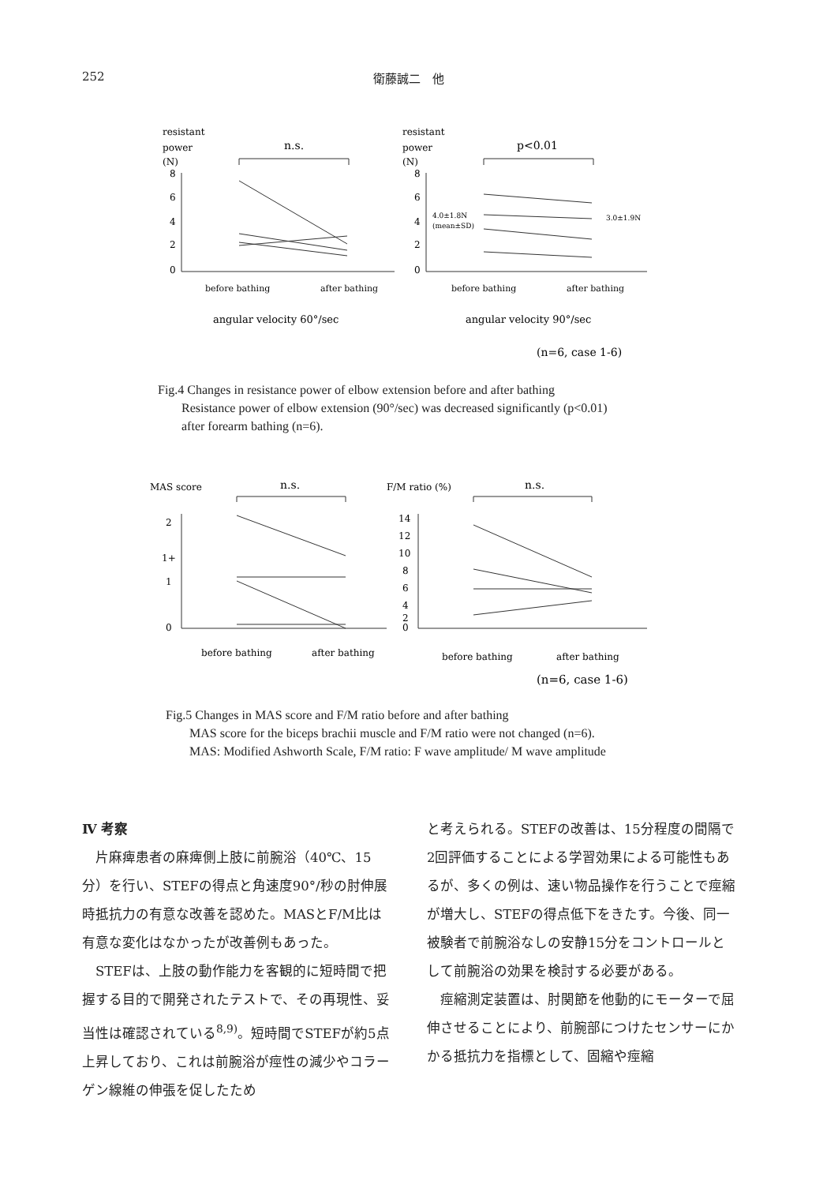252 衛藤誠二　他
resistant
power
(N)
n.s.
8
6
4
2
0
before bathing
after bathing
angular velocity 60°/sec
resistant
power
(N)
p<0.01
8
6
4
2
0
4.0±1.8N
(mean±SD)
3.0±1.9N
before bathing
after bathing
angular velocity 90°/sec
(n=6, case 1-6)
Fig.4 Changes in resistance power of elbow extension before and after bathing
Resistance power of elbow extension (90°/sec) was decreased significantly (p<0.01) after forearm bathing (n=6).
MAS score
n.s.
2
1+
1
0
before bathing
after bathing
F/M ratio (%)
n.s.
14
12
10
8
6
4
2
0
before bathing
after bathing
(n=6, case 1-6)
Fig.5 Changes in MAS score and F/M ratio before and after bathing
MAS score for the biceps brachii muscle and F/M ratio were not changed (n=6).
MAS: Modified Ashworth Scale, F/M ratio: F wave amplitude/ M wave amplitude
Ⅳ 考察
　片麻痺患者の麻痺側上肢に前腕浴（40℃、15分）を行い、STEFの得点と角速度90°/秒の肘伸展時抵抗力の有意な改善を認めた。MASとF/M比は有意な変化はなかったが改善例もあった。
　STEFは、上肢の動作能力を客観的に短時間で把握する目的で開発されたテストで、その再現性、妥当性は確認されている<sup>8,9)</sup>。短時間でSTEFが約5点上昇しており、これは前腕浴が痙性の減少やコラーゲン線維の伸張を促したため
と考えられる。STEFの改善は、15分程度の間隔で2回評価することによる学習効果による可能性もあるが、多くの例は、速い物品操作を行うことで痙縮が増大し、STEFの得点低下をきたす。今後、同一被験者で前腕浴なしの安静15分をコントロールとして前腕浴の効果を検討する必要がある。
　痙縮測定装置は、肘関節を他動的にモーターで屈伸させることにより、前腕部につけたセンサーにかかる抵抗力を指標として、固縮や痙縮